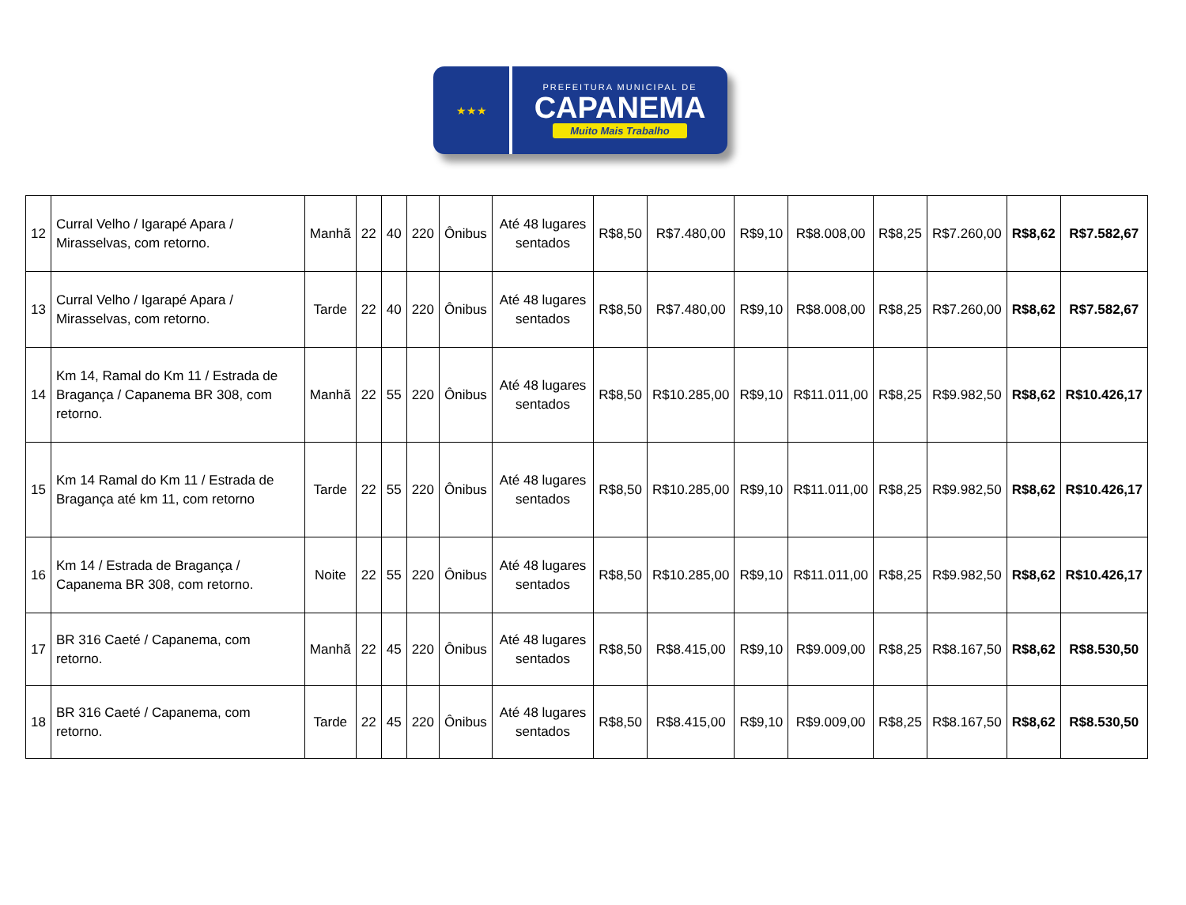★★★
PREFEITURA MUNICIPAL DE
CAPANEMA
Muito Mais Trabalho
| 12 | Curral Velho / Igarapé Apara / Mirasselvas, com retorno. | Manhã | 22 | 40 | 220 | Ônibus | Até 48 lugares sentados | R$8,50 | R$7.480,00 | R$9,10 | R$8.008,00 | R$8,25 | R$7.260,00 | R$8,62 | R$7.582,67 |
| 13 | Curral Velho / Igarapé Apara / Mirasselvas, com retorno. | Tarde | 22 | 40 | 220 | Ônibus | Até 48 lugares sentados | R$8,50 | R$7.480,00 | R$9,10 | R$8.008,00 | R$8,25 | R$7.260,00 | R$8,62 | R$7.582,67 |
| 14 | Km 14, Ramal do Km 11 / Estrada de Bragança / Capanema BR 308, com retorno. | Manhã | 22 | 55 | 220 | Ônibus | Até 48 lugares sentados | R$8,50 | R$10.285,00 | R$9,10 | R$11.011,00 | R$8,25 | R$9.982,50 | R$8,62 | R$10.426,17 |
| 15 | Km 14 Ramal do Km 11 / Estrada de Bragança até km 11, com retorno | Tarde | 22 | 55 | 220 | Ônibus | Até 48 lugares sentados | R$8,50 | R$10.285,00 | R$9,10 | R$11.011,00 | R$8,25 | R$9.982,50 | R$8,62 | R$10.426,17 |
| 16 | Km 14 / Estrada de Bragança / Capanema BR 308, com retorno. | Noite | 22 | 55 | 220 | Ônibus | Até 48 lugares sentados | R$8,50 | R$10.285,00 | R$9,10 | R$11.011,00 | R$8,25 | R$9.982,50 | R$8,62 | R$10.426,17 |
| 17 | BR 316 Caeté / Capanema, com retorno. | Manhã | 22 | 45 | 220 | Ônibus | Até 48 lugares sentados | R$8,50 | R$8.415,00 | R$9,10 | R$9.009,00 | R$8,25 | R$8.167,50 | R$8,62 | R$8.530,50 |
| 18 | BR 316 Caeté / Capanema, com retorno. | Tarde | 22 | 45 | 220 | Ônibus | Até 48 lugares sentados | R$8,50 | R$8.415,00 | R$9,10 | R$9.009,00 | R$8,25 | R$8.167,50 | R$8,62 | R$8.530,50 |